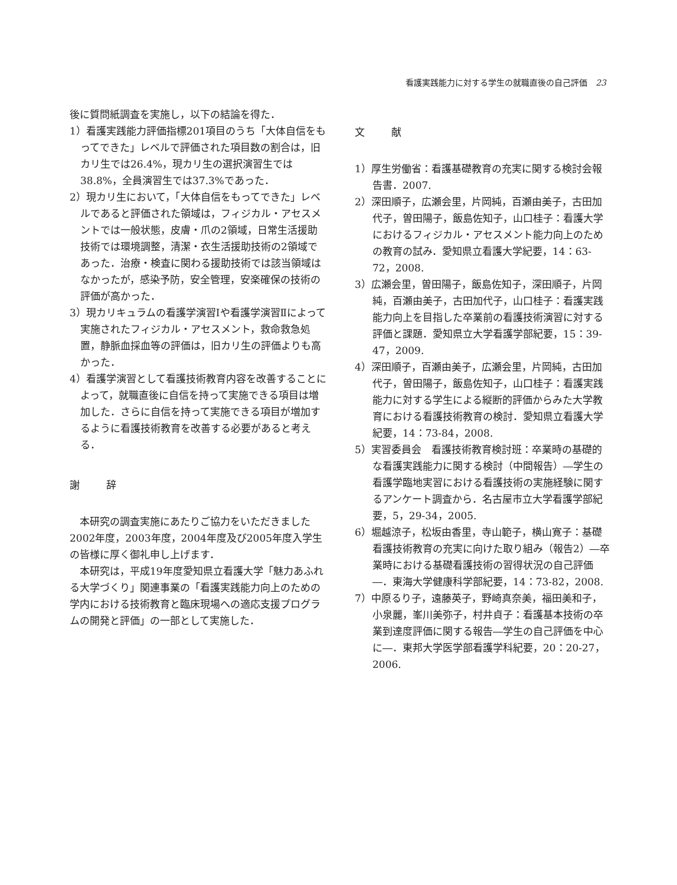看護実践能力に対する学生の就職直後の自己評価　23
後に質問紙調査を実施し，以下の結論を得た．
1）看護実践能力評価指標201項目のうち「大体自信をもってできた」レベルで評価された項目数の割合は，旧カリ生では26.4%，現カリ生の選択演習生では38.8%，全員演習生では37.3%であった．
2）現カリ生において，「大体自信をもってできた」レベルであると評価された領域は，フィジカル・アセスメントでは一般状態，皮膚・爪の2領域，日常生活援助技術では環境調整，清潔・衣生活援助技術の2領域であった．治療・検査に関わる援助技術では該当領域はなかったが，感染予防，安全管理，安楽確保の技術の評価が高かった．
3）現カリキュラムの看護学演習Ⅰや看護学演習Ⅱによって実施されたフィジカル・アセスメント，救命救急処置，静脈血採血等の評価は，旧カリ生の評価よりも高かった．
4）看護学演習として看護技術教育内容を改善することによって，就職直後に自信を持って実施できる項目は増加した．さらに自信を持って実施できる項目が増加するように看護技術教育を改善する必要があると考える．
謝 辞
本研究の調査実施にあたりご協力をいただきました2002年度，2003年度，2004年度及び2005年度入学生の皆様に厚く御礼申し上げます．
本研究は，平成19年度愛知県立看護大学「魅力あふれる大学づくり」関連事業の「看護実践能力向上のための学内における技術教育と臨床現場への適応支援プログラムの開発と評価」の一部として実施した．
文 献
1）厚生労働省：看護基礎教育の充実に関する検討会報告書．2007.
2）深田順子，広瀬会里，片岡純，百瀬由美子，古田加代子，曽田陽子，飯島佐知子，山口桂子：看護大学におけるフィジカル・アセスメント能力向上のための教育の試み．愛知県立看護大学紀要，14：63-72，2008.
3）広瀬会里，曽田陽子，飯島佐知子，深田順子，片岡純，百瀬由美子，古田加代子，山口桂子：看護実践能力向上を目指した卒業前の看護技術演習に対する評価と課題．愛知県立大学看護学部紀要，15：39-47，2009.
4）深田順子，百瀬由美子，広瀬会里，片岡純，古田加代子，曽田陽子，飯島佐知子，山口桂子：看護実践能力に対する学生による縦断的評価からみた大学教育における看護技術教育の検討．愛知県立看護大学紀要，14：73-84，2008.
5）実習委員会　看護技術教育検討班：卒業時の基礎的な看護実践能力に関する検討（中間報告）―学生の看護学臨地実習における看護技術の実施経験に関するアンケート調査から．名古屋市立大学看護学部紀要，5，29-34，2005.
6）堀越涼子，松坂由香里，寺山範子，横山寛子：基礎看護技術教育の充実に向けた取り組み（報告2）―卒業時における基礎看護技術の習得状況の自己評価―．東海大学健康科学部紀要，14：73-82，2008.
7）中原るり子，遠藤英子，野崎真奈美，福田美和子，小泉麗，峯川美弥子，村井貞子：看護基本技術の卒業到達度評価に関する報告―学生の自己評価を中心に―．東邦大学医学部看護学科紀要，20：20-27，2006.